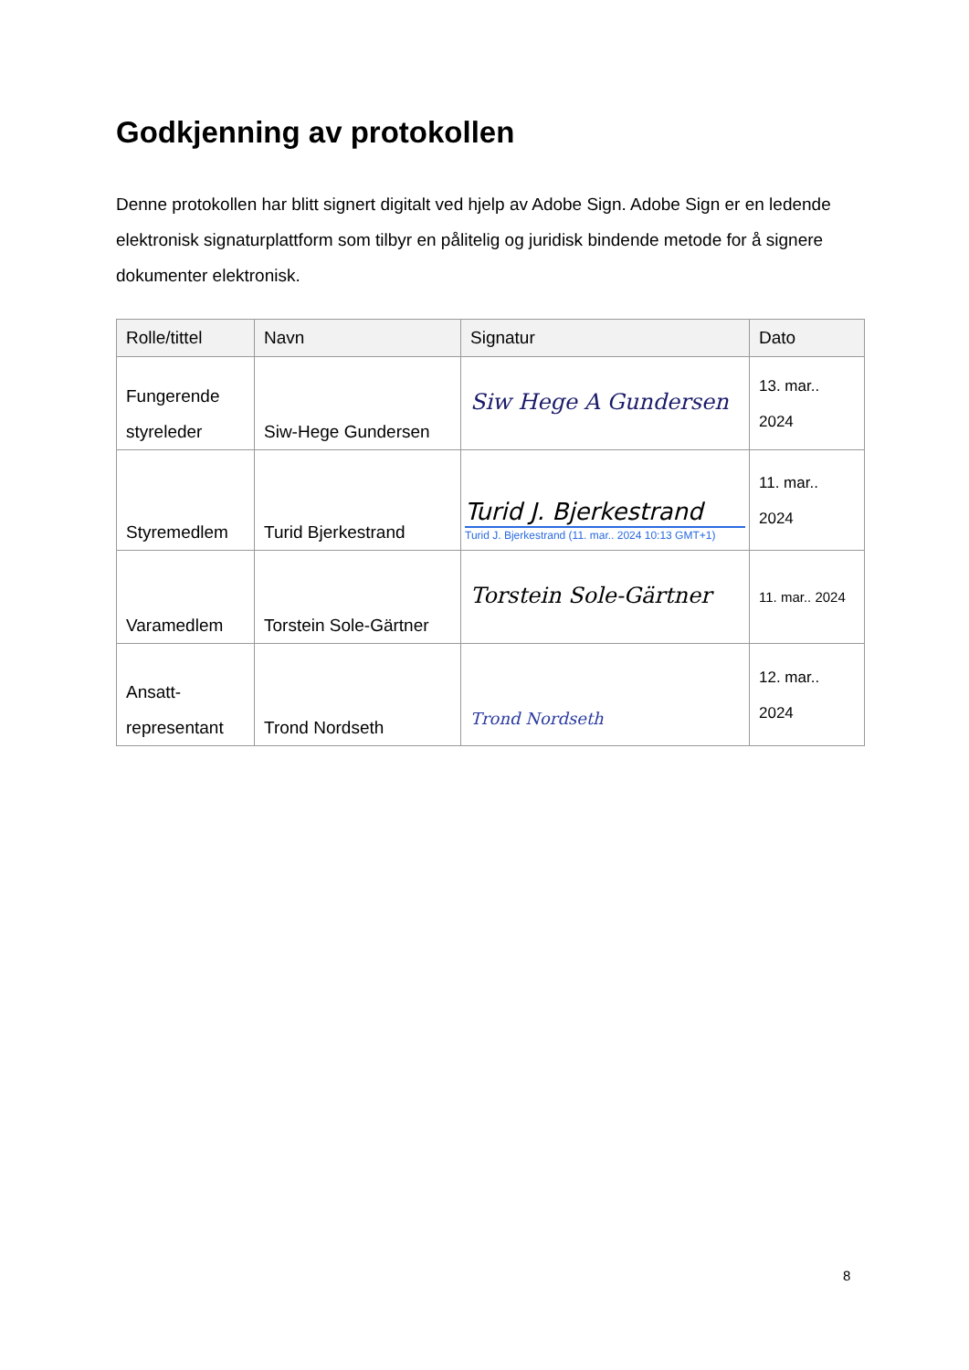Godkjenning av protokollen
Denne protokollen har blitt signert digitalt ved hjelp av Adobe Sign. Adobe Sign er en ledende elektronisk signaturplattform som tilbyr en pålitelig og juridisk bindende metode for å signere dokumenter elektronisk.
| Rolle/tittel | Navn | Signatur | Dato |
| --- | --- | --- | --- |
| Fungerende styreleder | Siw-Hege Gundersen | Siw Hege A Gundersen | 13. mar.. 2024 |
| Styremedlem | Turid Bjerkestrand | Turid J. Bjerkestrand Turid J. Bjerkestrand (11. mar.. 2024 10:13 GMT+1) | 11. mar.. 2024 |
| Varamedlem | Torstein Sole-Gärtner | Torstein Sole-Gärtner | 11. mar.. 2024 |
| Ansatt-representant | Trond Nordseth | Trond Nordseth | 12. mar.. 2024 |
8